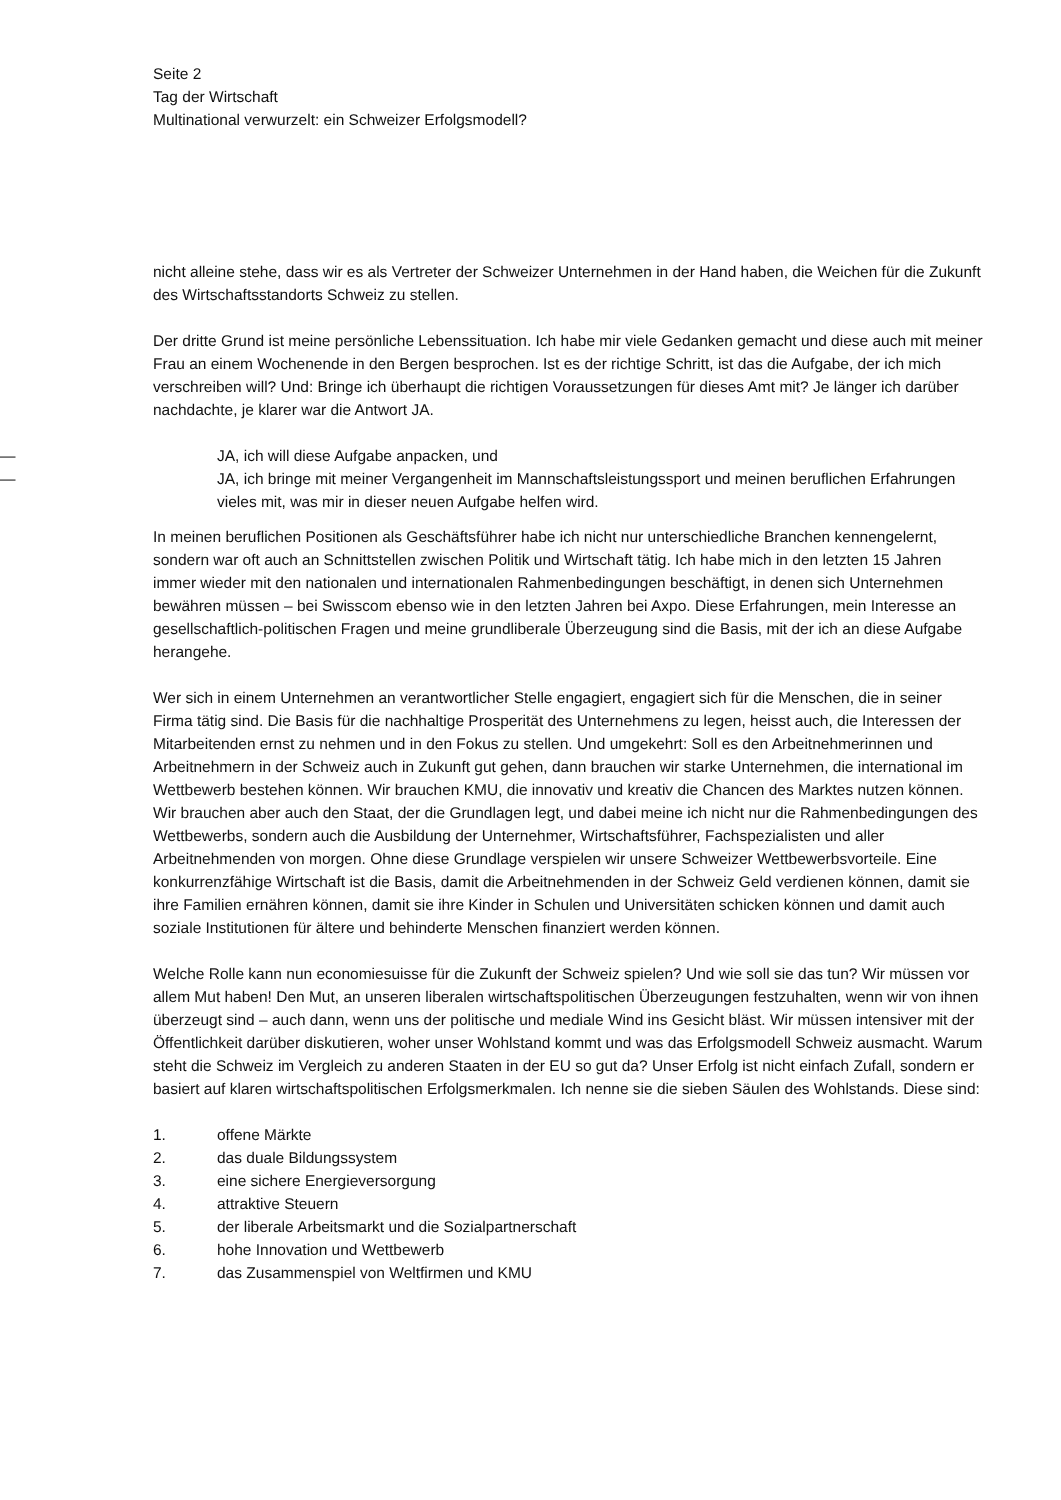Seite 2
Tag der Wirtschaft
Multinational verwurzelt: ein Schweizer Erfolgsmodell?
nicht alleine stehe, dass wir es als Vertreter der Schweizer Unternehmen in der Hand haben, die Weichen für die Zukunft des Wirtschaftsstandorts Schweiz zu stellen.
Der dritte Grund ist meine persönliche Lebenssituation. Ich habe mir viele Gedanken gemacht und diese auch mit meiner Frau an einem Wochenende in den Bergen besprochen. Ist es der richtige Schritt, ist das die Aufgabe, der ich mich verschreiben will? Und: Bringe ich überhaupt die richtigen Voraussetzungen für dieses Amt mit? Je länger ich darüber nachdachte, je klarer war die Antwort JA.
— JA, ich will diese Aufgabe anpacken, und
— JA, ich bringe mit meiner Vergangenheit im Mannschaftsleistungssport und meinen beruflichen Erfahrungen vieles mit, was mir in dieser neuen Aufgabe helfen wird.
In meinen beruflichen Positionen als Geschäftsführer habe ich nicht nur unterschiedliche Branchen kennengelernt, sondern war oft auch an Schnittstellen zwischen Politik und Wirtschaft tätig. Ich habe mich in den letzten 15 Jahren immer wieder mit den nationalen und internationalen Rahmenbedingungen beschäftigt, in denen sich Unternehmen bewähren müssen – bei Swisscom ebenso wie in den letzten Jahren bei Axpo. Diese Erfahrungen, mein Interesse an gesellschaftlich-politischen Fragen und meine grundliberale Überzeugung sind die Basis, mit der ich an diese Aufgabe herangehe.
Wer sich in einem Unternehmen an verantwortlicher Stelle engagiert, engagiert sich für die Menschen, die in seiner Firma tätig sind. Die Basis für die nachhaltige Prosperität des Unternehmens zu legen, heisst auch, die Interessen der Mitarbeitenden ernst zu nehmen und in den Fokus zu stellen. Und umgekehrt: Soll es den Arbeitnehmerinnen und Arbeitnehmern in der Schweiz auch in Zukunft gut gehen, dann brauchen wir starke Unternehmen, die international im Wettbewerb bestehen können. Wir brauchen KMU, die innovativ und kreativ die Chancen des Marktes nutzen können. Wir brauchen aber auch den Staat, der die Grundlagen legt, und dabei meine ich nicht nur die Rahmenbedingungen des Wettbewerbs, sondern auch die Ausbildung der Unternehmer, Wirtschaftsführer, Fachspezialisten und aller Arbeitnehmenden von morgen. Ohne diese Grundlage verspielen wir unsere Schweizer Wettbewerbsvorteile. Eine konkurrenzfähige Wirtschaft ist die Basis, damit die Arbeitnehmenden in der Schweiz Geld verdienen können, damit sie ihre Familien ernähren können, damit sie ihre Kinder in Schulen und Universitäten schicken können und damit auch soziale Institutionen für ältere und behinderte Menschen finanziert werden können.
Welche Rolle kann nun economiesuisse für die Zukunft der Schweiz spielen? Und wie soll sie das tun? Wir müssen vor allem Mut haben! Den Mut, an unseren liberalen wirtschaftspolitischen Überzeugungen festzuhalten, wenn wir von ihnen überzeugt sind – auch dann, wenn uns der politische und mediale Wind ins Gesicht bläst. Wir müssen intensiver mit der Öffentlichkeit darüber diskutieren, woher unser Wohlstand kommt und was das Erfolgsmodell Schweiz ausmacht. Warum steht die Schweiz im Vergleich zu anderen Staaten in der EU so gut da? Unser Erfolg ist nicht einfach Zufall, sondern er basiert auf klaren wirtschaftspolitischen Erfolgsmerkmalen. Ich nenne sie die sieben Säulen des Wohlstands. Diese sind:
1. offene Märkte
2. das duale Bildungssystem
3. eine sichere Energieversorgung
4. attraktive Steuern
5. der liberale Arbeitsmarkt und die Sozialpartnerschaft
6. hohe Innovation und Wettbewerb
7. das Zusammenspiel von Weltfirmen und KMU